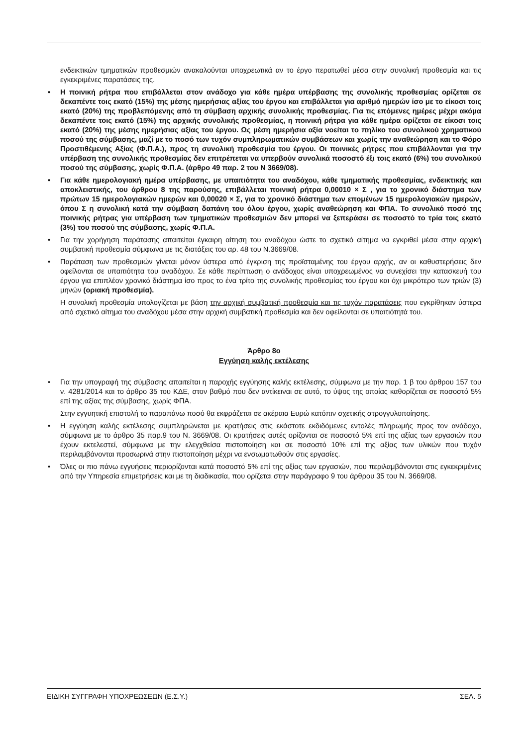ενδεικτικών τμηματικών προθεσμιών ανακαλούνται υποχρεωτικά αν το έργο περατωθεί μέσα στην συνολική προθεσμία και τις εγκεκριμένες παρατάσεις της.
• Η ποινική ρήτρα που επιβάλλεται στον ανάδοχο για κάθε ημέρα υπέρβασης της συνολικής προθεσμίας ορίζεται σε δεκαπέντε τοις εκατό (15%) της μέσης ημερήσιας αξίας του έργου και επιβάλλεται για αριθμό ημερών ίσο με το είκοσι τοις εκατό (20%) της προβλεπόμενης από τη σύμβαση αρχικής συνολικής προθεσμίας. Για τις επόμενες ημέρες μέχρι ακόμα δεκαπέντε τοις εκατό (15%) της αρχικής συνολικής προθεσμίας, η ποινική ρήτρα για κάθε ημέρα ορίζεται σε είκοσι τοις εκατό (20%) της μέσης ημερήσιας αξίας του έργου. Ως μέση ημερήσια αξία νοείται το πηλίκο του συνολικού χρηματικού ποσού της σύμβασης, μαζί με το ποσό των τυχόν συμπληρωματικών συμβάσεων και χωρίς την αναθεώρηση και το Φόρο Προστιθέμενης Αξίας (Φ.Π.Α.), προς τη συνολική προθεσμία του έργου. Οι ποινικές ρήτρες που επιβάλλονται για την υπέρβαση της συνολικής προθεσμίας δεν επιτρέπεται να υπερβούν συνολικά ποσοστό έξι τοις εκατό (6%) του συνολικού ποσού της σύμβασης, χωρίς Φ.Π.Α. (άρθρο 49 παρ. 2 του Ν 3669/08).
• Για κάθε ημερολογιακή ημέρα υπέρβασης, με υπαιτιότητα του αναδόχου, κάθε τμηματικής προθεσμίας, ενδεικτικής και αποκλειστικής, του άρθρου 8 της παρούσης, επιβάλλεται ποινική ρήτρα 0,00010 × Σ , για το χρονικό διάστημα των πρώτων 15 ημερολογιακών ημερών και 0,00020 × Σ, για το χρονικό διάστημα των επομένων 15 ημερολογιακών ημερών, όπου Σ η συνολική κατά την σύμβαση δαπάνη του όλου έργου, χωρίς αναθεώρηση και ΦΠΑ. Το συνολικό ποσό της ποινικής ρήτρας για υπέρβαση των τμηματικών προθεσμιών δεν μπορεί να ξεπεράσει σε ποσοστό το τρία τοις εκατό (3%) του ποσού της σύμβασης, χωρίς Φ.Π.Α.
• Για την χορήγηση παράτασης απαιτείται έγκαιρη αίτηση του αναδόχου ώστε το σχετικό αίτημα να εγκριθεί μέσα στην αρχική συμβατική προθεσμία σύμφωνα με τις διατάξεις του αρ. 48 του Ν.3669/08.
• Παράταση των προθεσμιών γίνεται μόνον ύστερα από έγκριση της προϊσταμένης του έργου αρχής, αν οι καθυστερήσεις δεν οφείλονται σε υπαιτιότητα του αναδόχου. Σε κάθε περίπτωση ο ανάδοχος είναι υποχρεωμένος να συνεχίσει την κατασκευή του έργου για επιπλέον χρονικό διάστημα ίσο προς το ένα τρίτο της συνολικής προθεσμίας του έργου και όχι μικρότερο των τριών (3) μηνών (οριακή προθεσμία).
Η συνολική προθεσμία υπολογίζεται με βάση την αρχική συμβατική προθεσμία και τις τυχόν παρατάσεις που εγκρίθηκαν ύστερα από σχετικό αίτημα του αναδόχου μέσα στην αρχική συμβατική προθεσμία και δεν οφείλονται σε υπαιτιότητά του.
Άρθρο 8ο
Εγγύηση καλής εκτέλεσης
• Για την υπογραφή της σύμβασης απαιτείται η παροχής εγγύησης καλής εκτέλεσης, σύμφωνα με την παρ. 1 β του άρθρου 157 του ν. 4281/2014 και το άρθρο 35 του ΚΔΕ, στον βαθμό που δεν αντίκειναι σε αυτό, το ύψος της οποίας καθορίζεται σε ποσοστό 5% επί της αξίας της σύμβασης, χωρίς ΦΠΑ.
Στην εγγυητική επιστολή το παραπάνω ποσό θα εκφράζεται σε ακέραια Ευρώ κατόπιν σχετικής στρογγυλοποίησης.
• Η εγγύηση καλής εκτέλεσης συμπληρώνεται με κρατήσεις στις εκάστοτε εκδιδόμενες εντολές πληρωμής προς τον ανάδοχο, σύμφωνα με το άρθρο 35 παρ.9 του Ν. 3669/08. Οι κρατήσεις αυτές ορίζονται σε ποσοστό 5% επί της αξίας των εργασιών που έχουν εκτελεστεί, σύμφωνα με την ελεγχθείσα πιστοποίηση και σε ποσοστό 10% επί της αξίας των υλικών που τυχόν περιλαμβάνονται προσωρινά στην πιστοποίηση μέχρι να ενσωματωθούν στις εργασίες.
• Όλες οι πιο πάνω εγγυήσεις περιορίζονται κατά ποσοστό 5% επί της αξίας των εργασιών, που περιλαμβάνονται στις εγκεκριμένες από την Υπηρεσία επιμετρήσεις και με τη διαδικασία, που ορίζεται στην παράγραφο 9 του άρθρου 35 του Ν. 3669/08.
ΕΙΔΙΚΗ ΣΥΓΓΡΑΦΗ ΥΠΟΧΡΕΩΣΕΩΝ (Ε.Σ.Υ.) ΣΕΛ. 5